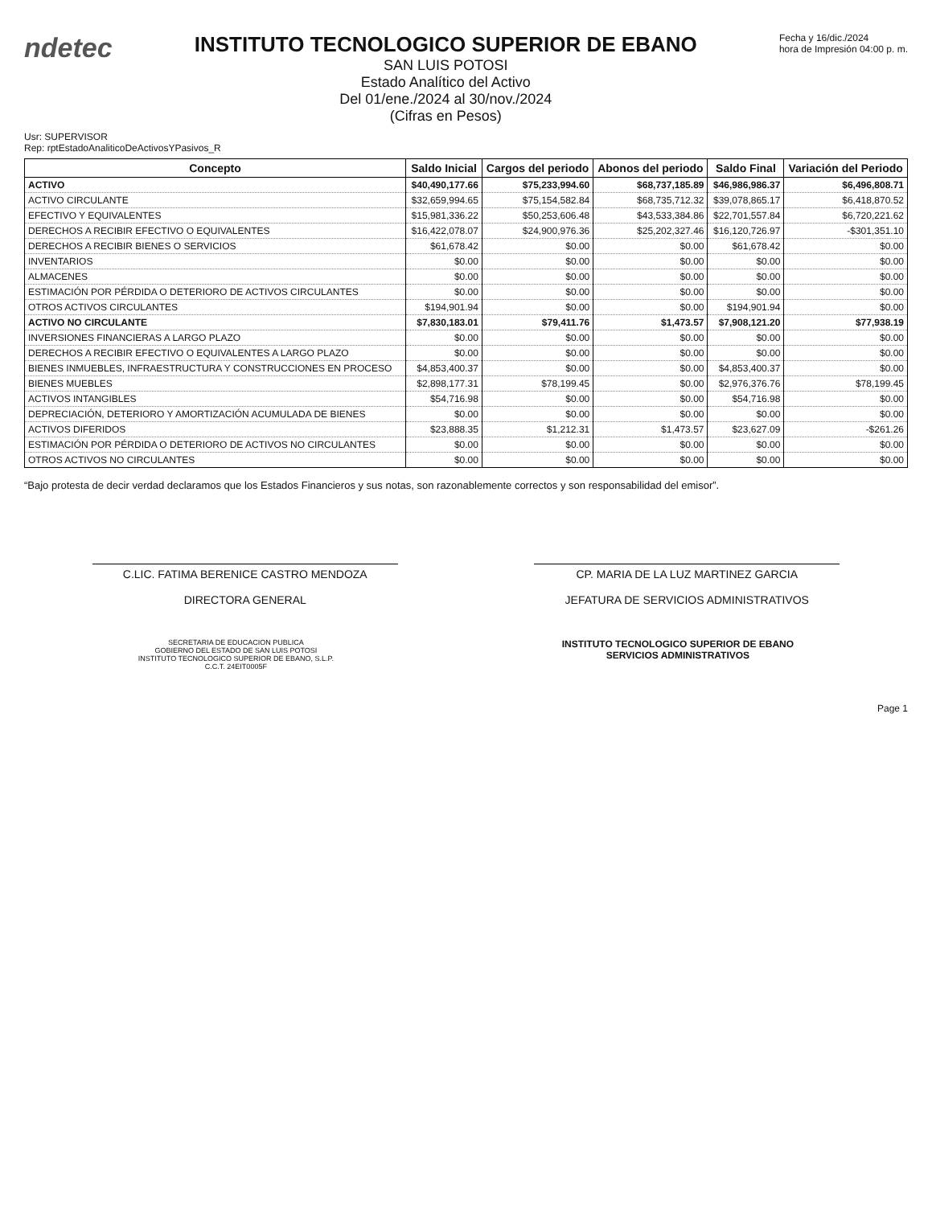ndetec
INSTITUTO TECNOLOGICO SUPERIOR DE EBANO
SAN LUIS POTOSI
Estado Analítico del Activo
Del 01/ene./2024 al 30/nov./2024
(Cifras en Pesos)
Fecha y 16/dic./2024
hora de Impresión 04:00 p. m.
Usr: SUPERVISOR
Rep: rptEstadoAnaliticoDeActivosYPasivos_R
| Concepto | Saldo Inicial | Cargos del periodo | Abonos del periodo | Saldo Final | Variación del Periodo |
| --- | --- | --- | --- | --- | --- |
| ACTIVO | $40,490,177.66 | $75,233,994.60 | $68,737,185.89 | $46,986,986.37 | $6,496,808.71 |
| ACTIVO CIRCULANTE | $32,659,994.65 | $75,154,582.84 | $68,735,712.32 | $39,078,865.17 | $6,418,870.52 |
| EFECTIVO Y EQUIVALENTES | $15,981,336.22 | $50,253,606.48 | $43,533,384.86 | $22,701,557.84 | $6,720,221.62 |
| DERECHOS A RECIBIR EFECTIVO O EQUIVALENTES | $16,422,078.07 | $24,900,976.36 | $25,202,327.46 | $16,120,726.97 | -$301,351.10 |
| DERECHOS A RECIBIR BIENES O SERVICIOS | $61,678.42 | $0.00 | $0.00 | $61,678.42 | $0.00 |
| INVENTARIOS | $0.00 | $0.00 | $0.00 | $0.00 | $0.00 |
| ALMACENES | $0.00 | $0.00 | $0.00 | $0.00 | $0.00 |
| ESTIMACIÓN POR PÉRDIDA O DETERIORO DE ACTIVOS CIRCULANTES | $0.00 | $0.00 | $0.00 | $0.00 | $0.00 |
| OTROS ACTIVOS CIRCULANTES | $194,901.94 | $0.00 | $0.00 | $194,901.94 | $0.00 |
| ACTIVO NO CIRCULANTE | $7,830,183.01 | $79,411.76 | $1,473.57 | $7,908,121.20 | $77,938.19 |
| INVERSIONES FINANCIERAS A LARGO PLAZO | $0.00 | $0.00 | $0.00 | $0.00 | $0.00 |
| DERECHOS A RECIBIR EFECTIVO O EQUIVALENTES A LARGO PLAZO | $0.00 | $0.00 | $0.00 | $0.00 | $0.00 |
| BIENES INMUEBLES, INFRAESTRUCTURA Y CONSTRUCCIONES EN PROCESO | $4,853,400.37 | $0.00 | $0.00 | $4,853,400.37 | $0.00 |
| BIENES MUEBLES | $2,898,177.31 | $78,199.45 | $0.00 | $2,976,376.76 | $78,199.45 |
| ACTIVOS INTANGIBLES | $54,716.98 | $0.00 | $0.00 | $54,716.98 | $0.00 |
| DEPRECIACIÓN, DETERIORO Y AMORTIZACIÓN ACUMULADA DE BIENES | $0.00 | $0.00 | $0.00 | $0.00 | $0.00 |
| ACTIVOS DIFERIDOS | $23,888.35 | $1,212.31 | $1,473.57 | $23,627.09 | -$261.26 |
| ESTIMACIÓN POR PÉRDIDA O DETERIORO DE ACTIVOS NO CIRCULANTES | $0.00 | $0.00 | $0.00 | $0.00 | $0.00 |
| OTROS ACTIVOS NO CIRCULANTES | $0.00 | $0.00 | $0.00 | $0.00 | $0.00 |
“Bajo protesta de decir verdad declaramos que los Estados Financieros y sus notas, son razonablemente correctos y son responsabilidad del emisor”.
C.LIC. FATIMA BERENICE CASTRO MENDOZA
DIRECTORA GENERAL
CP. MARIA DE LA LUZ MARTINEZ GARCIA
JEFATURA DE SERVICIOS ADMINISTRATIVOS
SECRETARIA DE EDUCACION PUBLICA
GOBIERNO DEL ESTADO DE SAN LUIS POTOSI
INSTITUTO TECNOLOGICO SUPERIOR DE EBANO, S.L.P.
C.C.T. 24EIT0005F
INSTITUTO TECNOLOGICO SUPERIOR DE EBANO
SERVICIOS ADMINISTRATIVOS
Page 1